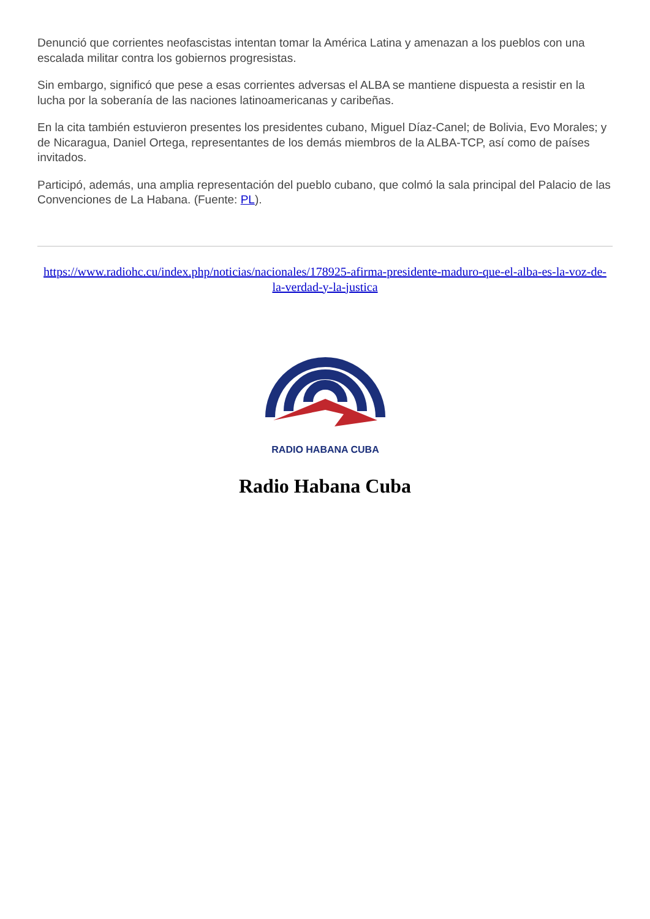Denunció que corrientes neofascistas intentan tomar la América Latina y amenazan a los pueblos con una escalada militar contra los gobiernos progresistas.
Sin embargo, significó que pese a esas corrientes adversas el ALBA se mantiene dispuesta a resistir en la lucha por la soberanía de las naciones latinoamericanas y caribeñas.
En la cita también estuvieron presentes los presidentes cubano, Miguel Díaz-Canel; de Bolivia, Evo Morales; y de Nicaragua, Daniel Ortega, representantes de los demás miembros de la ALBA-TCP, así como de países invitados.
Participó, además, una amplia representación del pueblo cubano, que colmó la sala principal del Palacio de las Convenciones de La Habana. (Fuente: PL).
https://www.radiohc.cu/index.php/noticias/nacionales/178925-afirma-presidente-maduro-que-el-alba-es-la-voz-de-la-verdad-y-la-justica
RADIO HABANA CUBA
Radio Habana Cuba